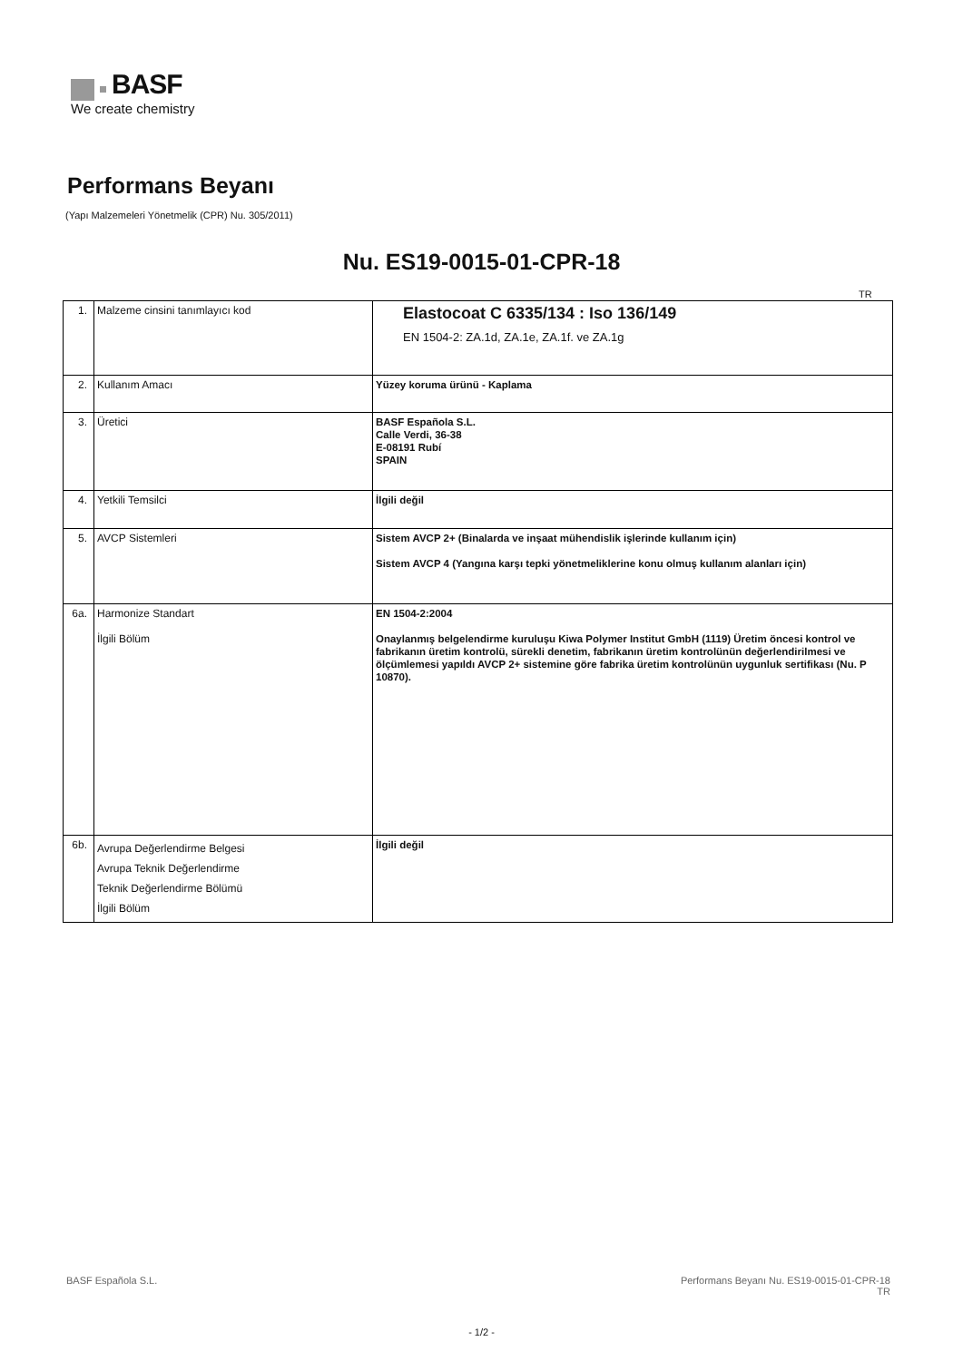BASF
We create chemistry
Performans Beyanı
(Yapı Malzemeleri Yönetmelik (CPR) Nu. 305/2011)
Nu. ES19-0015-01-CPR-18
TR
| 1. | Malzeme cinsini tanımlayıcı kod | Elastocoat C 6335/134 : Iso 136/149 EN 1504-2: ZA.1d, ZA.1e, ZA.1f. ve ZA.1g |
| 2. | Kullanım Amacı | Yüzey koruma ürünü - Kaplama |
| 3. | Üretici | BASF Española S.L. Calle Verdi, 36-38 E-08191 Rubí SPAIN |
| 4. | Yetkili Temsilci | İlgili değil |
| 5. | AVCP Sistemleri | Sistem AVCP 2+ (Binalarda ve inşaat mühendislik işlerinde kullanım için) Sistem AVCP 4 (Yangına karşı tepki yönetmeliklerine konu olmuş kullanım alanları için) |
| 6a. | Harmonize Standart İlgili Bölüm | EN 1504-2:2004 Onaylanmış belgelendirme kuruluşu Kiwa Polymer Institut GmbH (1119) Üretim öncesi kontrol ve fabrikanın üretim kontrolü, sürekli denetim, fabrikanın üretim kontrolünün değerlendirilmesi ve ölçümlemesi yapıldı AVCP 2+ sistemine göre fabrika üretim kontrolünün uygunluk sertifikası (Nu. P 10870). |
| 6b. | Avrupa Değerlendirme Belgesi Avrupa Teknik Değerlendirme Teknik Değerlendirme Bölümü İlgili Bölüm | İlgili değil |
BASF Española S.L.
Performans Beyanı Nu. ES19-0015-01-CPR-18
TR
- 1/2 -